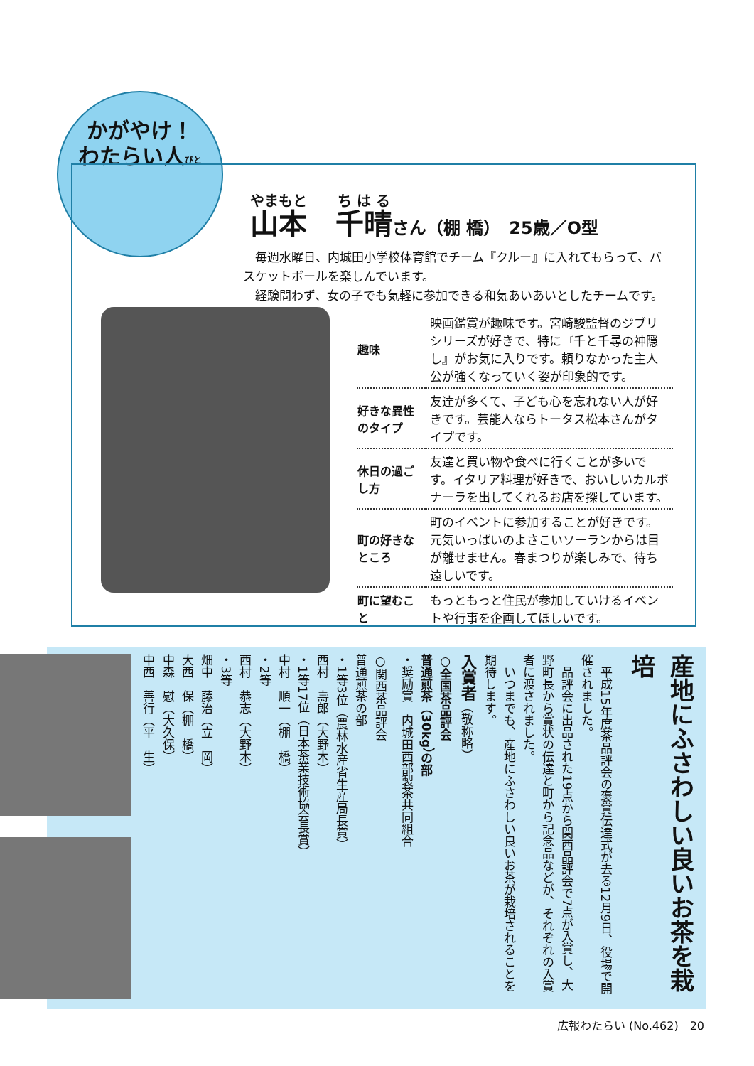かがやけ！
わたらい人びと
山本　千晴さん（棚 橋）　25歳／O型
　毎週水曜日、内城田小学校体育館でチーム『クルー』に入れてもらって、バスケットボールを楽しんでいます。
　経験問わず、女の子でも気軽に参加できる和気あいあいとしたチームです。
| 趣味 | 映画鑑賞が趣味です。宮崎駿監督のジブリシリーズが好きで、特に『千と千尋の神隠し』がお気に入りです。頼りなかった主人公が強くなっていく姿が印象的です。 |
| 好きな異性のタイプ | 友達が多くて、子ども心を忘れない人が好きです。芸能人ならトータス松本さんがタイプです。 |
| 休日の過ごし方 | 友達と買い物や食べに行くことが多いです。イタリア料理が好きで、おいしいカルボナーラを出してくれるお店を探しています。 |
| 町の好きなところ | 町のイベントに参加することが好きです。元気いっぱいのよさこいソーランからは目が離せません。春まつりが楽しみで、待ち遠しいです。 |
| 町に望むこと | もっともっと住民が参加していけるイベントや行事を企画してほしいです。 |
産地にふさわしい良いお茶を栽培
　平成15年度茶品評会の褒賞伝達式が去る12月9日、役場で開催されました。
　品評会に出品された19点から関西品評会で7点が入賞し、大野町長から賞状の伝達と町から記念品などが、それぞれの入賞者に渡されました。
　いつまでも、産地にふさわしい良いお茶が栽培されることを期待します。
入賞者（敬称略）
○全国茶品評会
普通煎茶（30kg）の部
・奨励賞　内城田西部製茶共同組合
○関西茶品評会
普通煎茶の部
・1等3位（農林水産省生産局長賞）
西村　壽郎（大野木）
・1等17位（日本茶業技術協会長賞）
中村　順一（棚　橋）
・2等
西村　恭志（大野木）
・3等
畑中　藤治（立　岡）
大西　保（棚　橋）
中森　慰（大久保）
中西　善行（平　生）
広報わたらい (No.462)　20